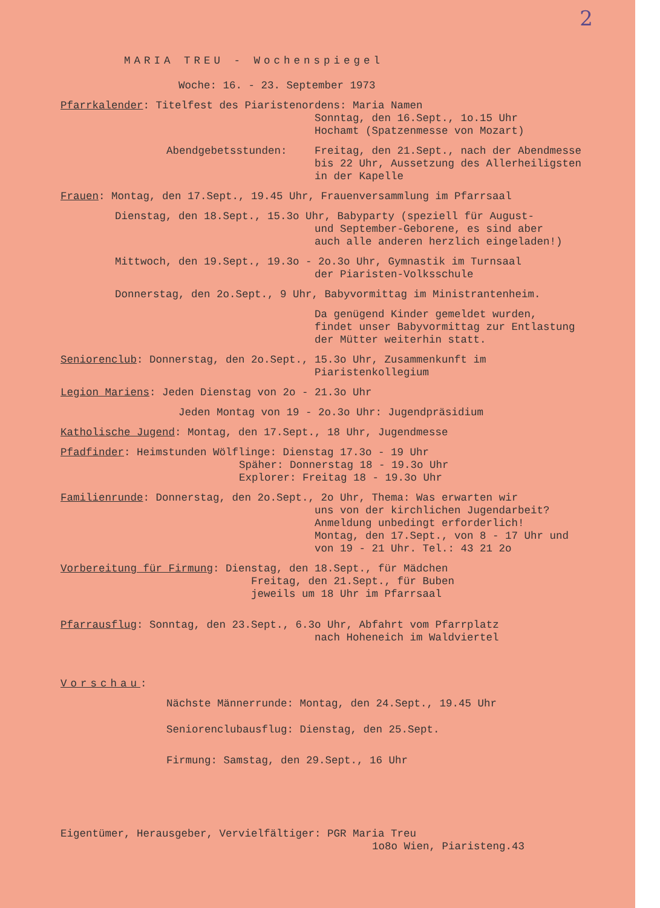2
MARIA TREU - Wochenspiegel
Woche: 16. - 23. September 1973
Pfarrkalender: Titelfest des Piaristenordens: Maria Namen
Sonntag, den 16.Sept., 1o.15 Uhr
Hochamt (Spatzenmesse von Mozart)
Abendgebetsstunden: Freitag, den 21.Sept., nach der Abendmesse bis 22 Uhr, Aussetzung des Allerheiligsten in der Kapelle
Frauen: Montag, den 17.Sept., 19.45 Uhr, Frauenversammlung im Pfarrsaal
Dienstag, den 18.Sept., 15.3o Uhr, Babyparty (speziell für August-
und September-Geborene, es sind aber
auch alle anderen herzlich eingeladen!)
Mittwoch, den 19.Sept., 19.3o - 2o.3o Uhr, Gymnastik im Turnsaal
der Piaristen-Volksschule
Donnerstag, den 2o.Sept., 9 Uhr, Babyvormittag im Ministrantenheim.
Da genügend Kinder gemeldet wurden,
findet unser Babyvormittag zur Entlastung
der Mütter weiterhin statt.
Seniorenclub: Donnerstag, den 2o.Sept., 15.3o Uhr, Zusammenkunft im
Piaristenkollegium
Legion Mariens: Jeden Dienstag von 2o - 21.3o Uhr
Jeden Montag von 19 - 2o.3o Uhr: Jugendpräsidium
Katholische Jugend: Montag, den 17.Sept., 18 Uhr, Jugendmesse
Pfadfinder: Heimstunden Wölflinge: Dienstag 17.3o - 19 Uhr
Späher: Donnerstag 18 - 19.3o Uhr
Explorer: Freitag 18 - 19.3o Uhr
Familienrunde: Donnerstag, den 2o.Sept., 2o Uhr, Thema: Was erwarten wir
uns von der kirchlichen Jugendarbeit?
Anmeldung unbedingt erforderlich!
Montag, den 17.Sept., von 8 - 17 Uhr und
von 19 - 21 Uhr. Tel.: 43 21 2o
Vorbereitung für Firmung: Dienstag, den 18.Sept., für Mädchen
Freitag, den 21.Sept., für Buben
jeweils um 18 Uhr im Pfarrsaal
Pfarrausflug: Sonntag, den 23.Sept., 6.3o Uhr, Abfahrt vom Pfarrplatz
nach Hoheneich im Waldviertel
Vorschau:
Nächste Männerrunde: Montag, den 24.Sept., 19.45 Uhr
Seniorenclubausflug: Dienstag, den 25.Sept.
Firmung: Samstag, den 29.Sept., 16 Uhr
Eigentümer, Herausgeber, Vervielfältiger: PGR Maria Treu
1o8o Wien, Piaristeng.43